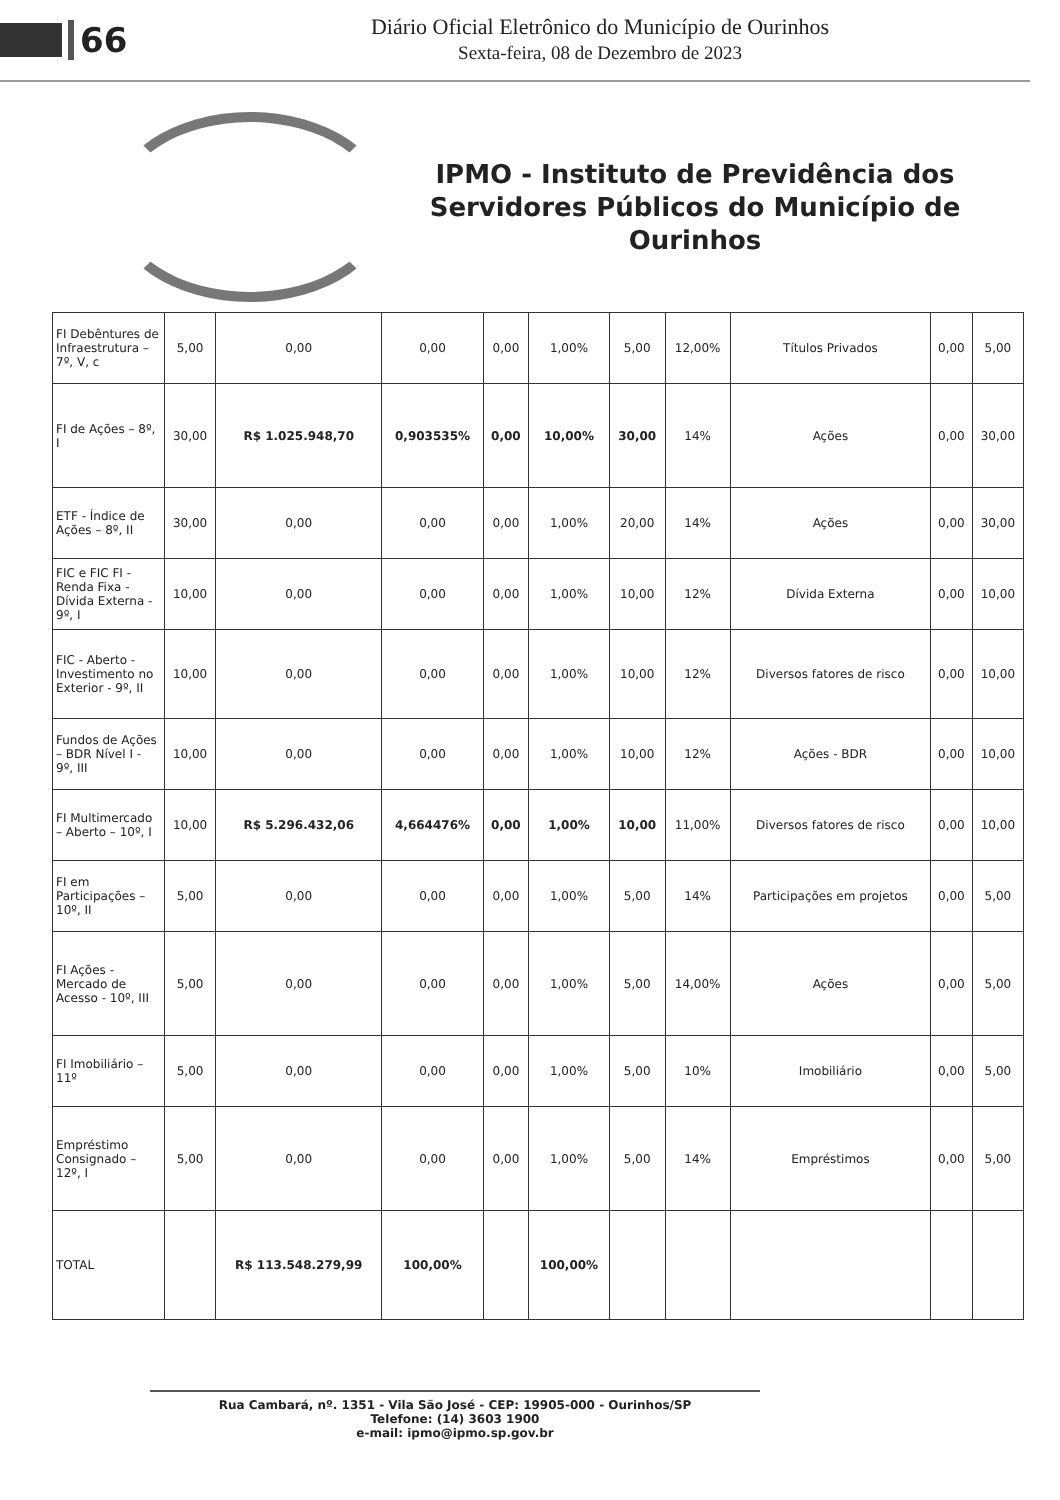66
Diário Oficial Eletrônico do Município de Ourinhos
Sexta-feira, 08 de Dezembro de 2023
IPMO - Instituto de Previdência dos Servidores Públicos do Município de Ourinhos
| FI Debêntures de Infraestrutura – 7º, V, c | 5,00 | 0,00 | 0,00 | 0,00 | 1,00% | 5,00 | 12,00% | Títulos Privados | 0,00 | 5,00 |
| FI de Ações – 8º, I | 30,00 | R$ 1.025.948,70 | 0,903535% | 0,00 | 10,00% | 30,00 | 14% | Ações | 0,00 | 30,00 |
| ETF - Índice de Ações – 8º, II | 30,00 | 0,00 | 0,00 | 0,00 | 1,00% | 20,00 | 14% | Ações | 0,00 | 30,00 |
| FIC e FIC FI - Renda Fixa - Dívida Externa - 9º, I | 10,00 | 0,00 | 0,00 | 0,00 | 1,00% | 10,00 | 12% | Dívida Externa | 0,00 | 10,00 |
| FIC - Aberto - Investimento no Exterior - 9º, II | 10,00 | 0,00 | 0,00 | 0,00 | 1,00% | 10,00 | 12% | Diversos fatores de risco | 0,00 | 10,00 |
| Fundos de Ações – BDR Nível I - 9º, III | 10,00 | 0,00 | 0,00 | 0,00 | 1,00% | 10,00 | 12% | Ações - BDR | 0,00 | 10,00 |
| FI Multimercado – Aberto – 10º, I | 10,00 | R$ 5.296.432,06 | 4,664476% | 0,00 | 1,00% | 10,00 | 11,00% | Diversos fatores de risco | 0,00 | 10,00 |
| FI em Participações – 10º, II | 5,00 | 0,00 | 0,00 | 0,00 | 1,00% | 5,00 | 14% | Participações em projetos | 0,00 | 5,00 |
| FI Ações - Mercado de Acesso - 10º, III | 5,00 | 0,00 | 0,00 | 0,00 | 1,00% | 5,00 | 14,00% | Ações | 0,00 | 5,00 |
| FI Imobiliário – 11º | 5,00 | 0,00 | 0,00 | 0,00 | 1,00% | 5,00 | 10% | Imobiliário | 0,00 | 5,00 |
| Empréstimo Consignado – 12º, I | 5,00 | 0,00 | 0,00 | 0,00 | 1,00% | 5,00 | 14% | Empréstimos | 0,00 | 5,00 |
| TOTAL | | R$ 113.548.279,99 | 100,00% | | 100,00% | | | | | |
Rua Cambará, nº. 1351 - Vila São José - CEP: 19905-000 - Ourinhos/SP
Telefone: (14) 3603 1900
e-mail: ipmo@ipmo.sp.gov.br